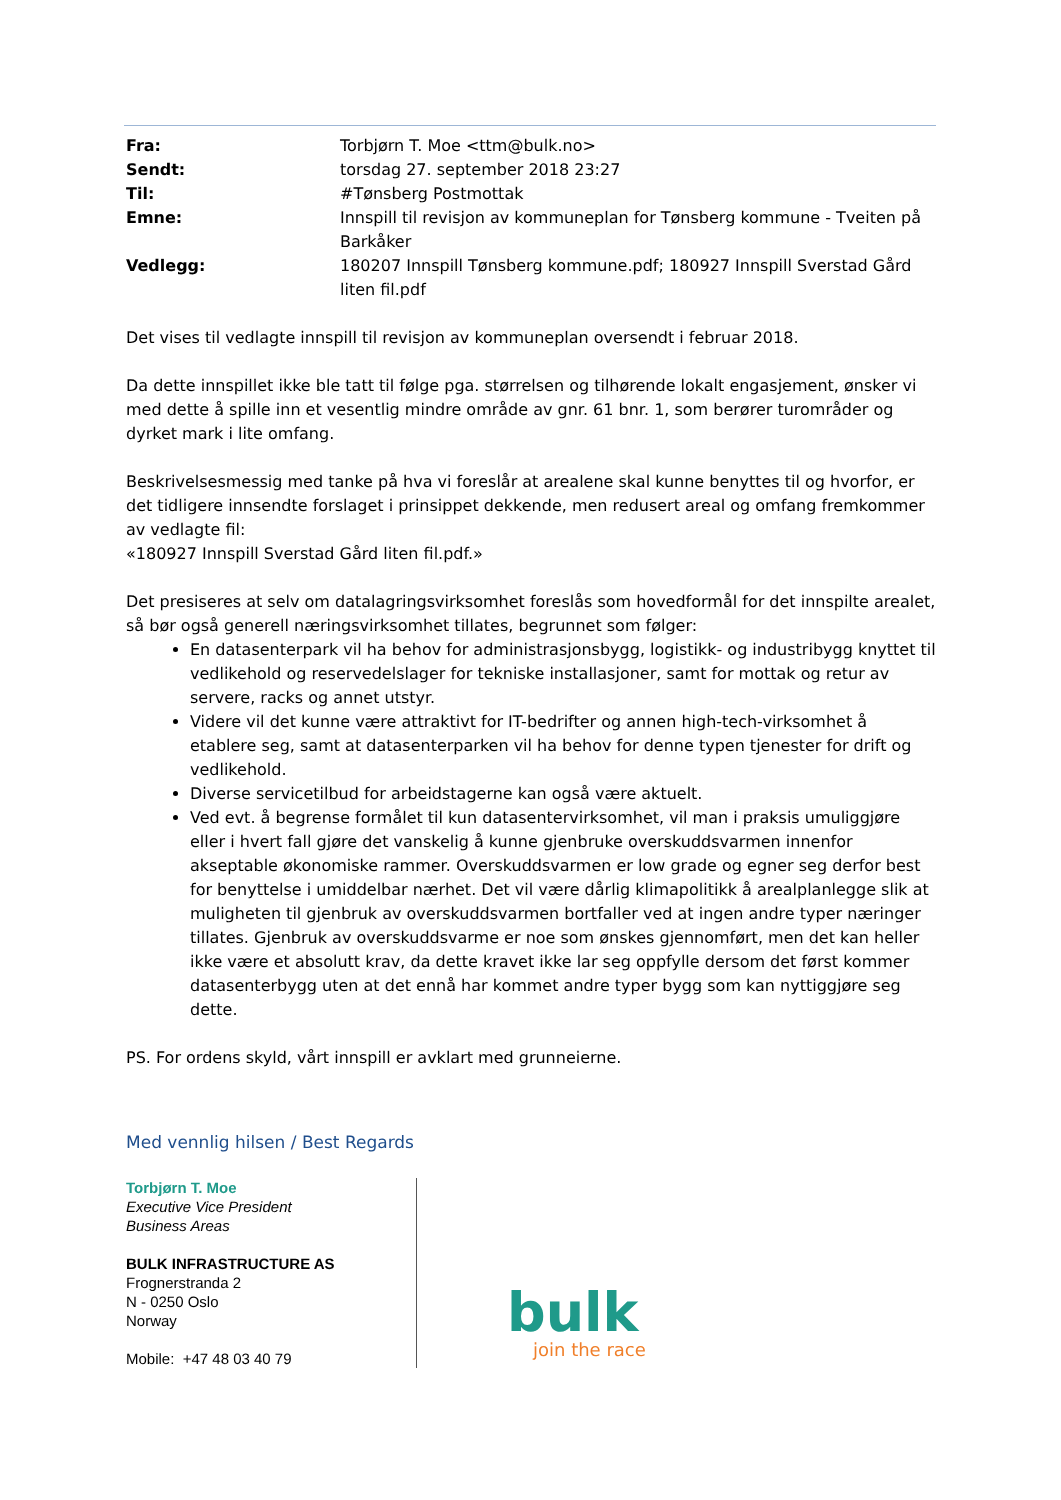| Fra: | Torbjørn T. Moe <ttm@bulk.no> |
| Sendt: | torsdag 27. september 2018 23:27 |
| Til: | #Tønsberg Postmottak |
| Emne: | Innspill til revisjon av kommuneplan for Tønsberg kommune - Tveiten på Barkåker |
| Vedlegg: | 180207 Innspill Tønsberg kommune.pdf; 180927 Innspill Sverstad Gård liten fil.pdf |
Det vises til vedlagte innspill til revisjon av kommuneplan oversendt i februar 2018.
Da dette innspillet ikke ble tatt til følge pga. størrelsen og tilhørende lokalt engasjement, ønsker vi med dette å spille inn et vesentlig mindre område av gnr. 61 bnr. 1, som berører turområder og dyrket mark i lite omfang.
Beskrivelsesmessig med tanke på hva vi foreslår at arealene skal kunne benyttes til og hvorfor, er det tidligere innsendte forslaget i prinsippet dekkende, men redusert areal og omfang fremkommer av vedlagte fil:
«180927 Innspill Sverstad Gård liten fil.pdf.»
Det presiseres at selv om datalagringsvirksomhet foreslås som hovedformål for det innspilte arealet, så bør også generell næringsvirksomhet tillates, begrunnet som følger:
En datasenterpark vil ha behov for administrasjonsbygg, logistikk- og industribygg knyttet til vedlikehold og reservedelslager for tekniske installasjoner, samt for mottak og retur av servere, racks og annet utstyr.
Videre vil det kunne være attraktivt for IT-bedrifter og annen high-tech-virksomhet å etablere seg, samt at datasenterparken vil ha behov for denne typen tjenester for drift og vedlikehold.
Diverse servicetilbud for arbeidstagerne kan også være aktuelt.
Ved evt. å begrense formålet til kun datasentervirksomhet, vil man i praksis umuliggjøre eller i hvert fall gjøre det vanskelig å kunne gjenbruke overskuddsvarmen innenfor akseptable økonomiske rammer. Overskuddsvarmen er low grade og egner seg derfor best for benyttelse i umiddelbar nærhet. Det vil være dårlig klimapolitikk å arealplanlegge slik at muligheten til gjenbruk av overskuddsvarmen bortfaller ved at ingen andre typer næringer tillates. Gjenbruk av overskuddsvarme er noe som ønskes gjennomført, men det kan heller ikke være et absolutt krav, da dette kravet ikke lar seg oppfylle dersom det først kommer datasenterbygg uten at det ennå har kommet andre typer bygg som kan nyttiggjøre seg dette.
PS. For ordens skyld, vårt innspill er avklart med grunneierne.
Med vennlig hilsen / Best Regards
Torbjørn T. Moe
Executive Vice President
Business Areas
BULK INFRASTRUCTURE AS
Frognerstranda 2
N - 0250 Oslo
Norway
Mobile: +47 48 03 40 79
bulk
join the race